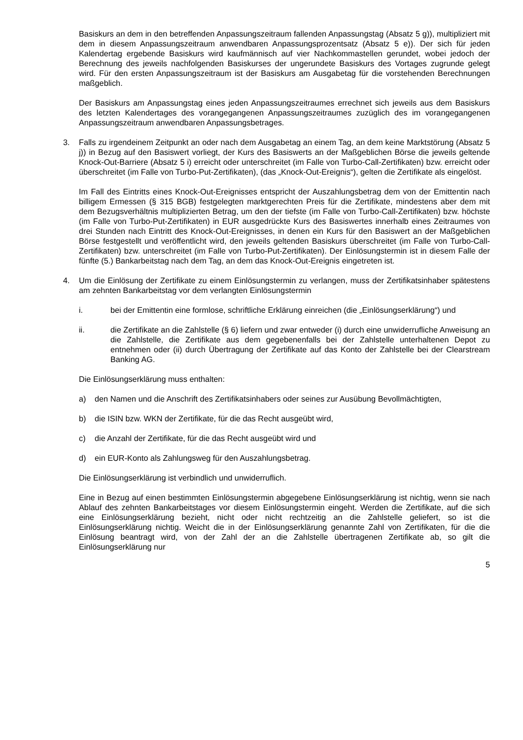Basiskurs an dem in den betreffenden Anpassungszeitraum fallenden Anpassungstag (Absatz 5 g)), multipliziert mit dem in diesem Anpassungszeitraum anwendbaren Anpassungsprozentsatz (Absatz 5 e)). Der sich für jeden Kalendertag ergebende Basiskurs wird kaufmännisch auf vier Nachkommastellen gerundet, wobei jedoch der Berechnung des jeweils nachfolgenden Basiskurses der ungerundete Basiskurs des Vortages zugrunde gelegt wird. Für den ersten Anpassungszeitraum ist der Basiskurs am Ausgabetag für die vorstehenden Berechnungen maßgeblich.
Der Basiskurs am Anpassungstag eines jeden Anpassungszeitraumes errechnet sich jeweils aus dem Basiskurs des letzten Kalendertages des vorangegangenen Anpassungszeitraumes zuzüglich des im vorangegangenen Anpassungszeitraum anwendbaren Anpassungsbetrages.
3. Falls zu irgendeinem Zeitpunkt an oder nach dem Ausgabetag an einem Tag, an dem keine Marktstörung (Absatz 5 j)) in Bezug auf den Basiswert vorliegt, der Kurs des Basiswerts an der Maßgeblichen Börse die jeweils geltende Knock-Out-Barriere (Absatz 5 i) erreicht oder unterschreitet (im Falle von Turbo-Call-Zertifikaten) bzw. erreicht oder überschreitet (im Falle von Turbo-Put-Zertifikaten), (das „Knock-Out-Ereignis“), gelten die Zertifikate als eingelöst.
Im Fall des Eintritts eines Knock-Out-Ereignisses entspricht der Auszahlungsbetrag dem von der Emittentin nach billigem Ermessen (§ 315 BGB) festgelegten marktgerechten Preis für die Zertifikate, mindestens aber dem mit dem Bezugsverhältnis multiplizierten Betrag, um den der tiefste (im Falle von Turbo-Call-Zertifikaten) bzw. höchste (im Falle von Turbo-Put-Zertifikaten) in EUR ausgedrückte Kurs des Basiswertes innerhalb eines Zeitraumes von drei Stunden nach Eintritt des Knock-Out-Ereignisses, in denen ein Kurs für den Basiswert an der Maßgeblichen Börse festgestellt und veröffentlicht wird, den jeweils geltenden Basiskurs überschreitet (im Falle von Turbo-Call-Zertifikaten) bzw. unterschreitet (im Falle von Turbo-Put-Zertifikaten). Der Einlösungstermin ist in diesem Falle der fünfte (5.) Bankarbeitstag nach dem Tag, an dem das Knock-Out-Ereignis eingetreten ist.
4. Um die Einlösung der Zertifikate zu einem Einlösungstermin zu verlangen, muss der Zertifikatsinhaber spätestens am zehnten Bankarbeitstag vor dem verlangten Einlösungstermin
i. bei der Emittentin eine formlose, schriftliche Erklärung einreichen (die „Einlösungserklärung“) und
ii. die Zertifikate an die Zahlstelle (§ 6) liefern und zwar entweder (i) durch eine unwiderrufliche Anweisung an die Zahlstelle, die Zertifikate aus dem gegebenenfalls bei der Zahlstelle unterhaltenen Depot zu entnehmen oder (ii) durch Übertragung der Zertifikate auf das Konto der Zahlstelle bei der Clearstream Banking AG.
Die Einlösungserklärung muss enthalten:
a) den Namen und die Anschrift des Zertifikatsinhabers oder seines zur Ausübung Bevollmächtigten,
b) die ISIN bzw. WKN der Zertifikate, für die das Recht ausgeübt wird,
c) die Anzahl der Zertifikate, für die das Recht ausgeübt wird und
d) ein EUR-Konto als Zahlungsweg für den Auszahlungsbetrag.
Die Einlösungserklärung ist verbindlich und unwiderruflich.
Eine in Bezug auf einen bestimmten Einlösungstermin abgegebene Einlösungserklärung ist nichtig, wenn sie nach Ablauf des zehnten Bankarbeitstages vor diesem Einlösungstermin eingeht. Werden die Zertifikate, auf die sich eine Einlösungserklärung bezieht, nicht oder nicht rechtzeitig an die Zahlstelle geliefert, so ist die Einlösungserklärung nichtig. Weicht die in der Einlösungserklärung genannte Zahl von Zertifikaten, für die die Einlösung beantragt wird, von der Zahl der an die Zahlstelle übertragenen Zertifikate ab, so gilt die Einlösungserklärung nur
5